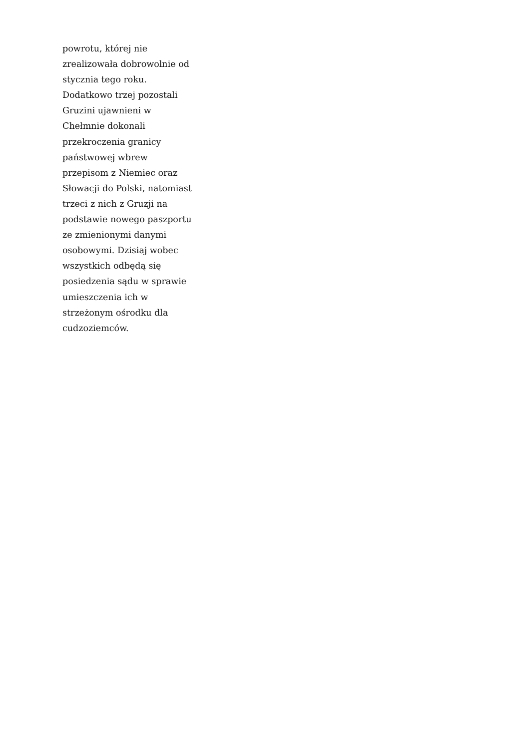powrotu, której nie
zrealizowała dobrowolnie od
stycznia tego roku.
Dodatkowo trzej pozostali
Gruzini ujawnieni w
Chełmnie dokonali
przekroczenia granicy
państwowej wbrew
przepisom z Niemiec oraz
Słowacji do Polski, natomiast
trzeci z nich z Gruzji na
podstawie nowego paszportu
ze zmienionymi danymi
osobowymi. Dzisiaj wobec
wszystkich odbędą się
posiedzenia sądu w sprawie
umieszczenia ich w
strzeżonym ośrodku dla
cudzoziemców.